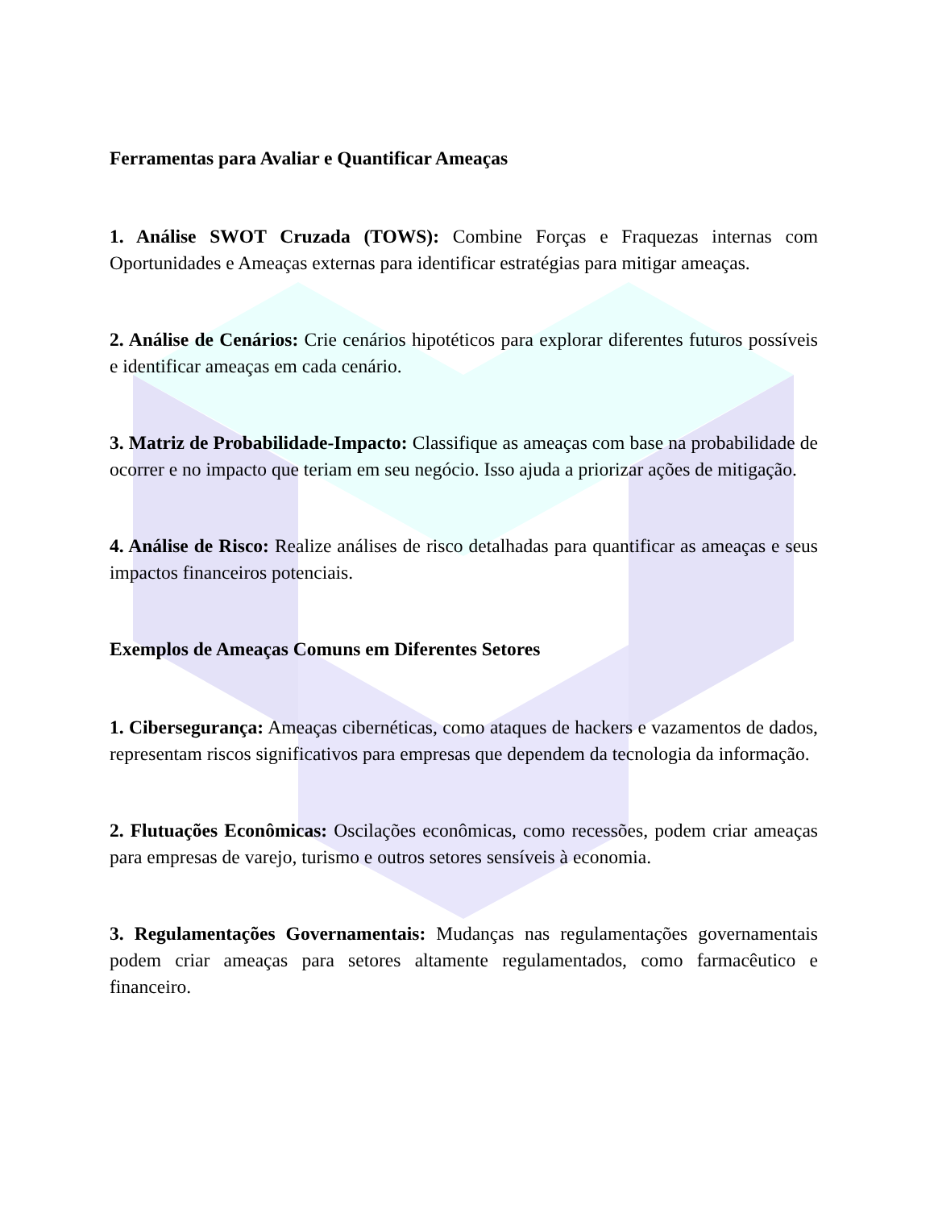Ferramentas para Avaliar e Quantificar Ameaças
1. Análise SWOT Cruzada (TOWS): Combine Forças e Fraquezas internas com Oportunidades e Ameaças externas para identificar estratégias para mitigar ameaças.
2. Análise de Cenários: Crie cenários hipotéticos para explorar diferentes futuros possíveis e identificar ameaças em cada cenário.
3. Matriz de Probabilidade-Impacto: Classifique as ameaças com base na probabilidade de ocorrer e no impacto que teriam em seu negócio. Isso ajuda a priorizar ações de mitigação.
4. Análise de Risco: Realize análises de risco detalhadas para quantificar as ameaças e seus impactos financeiros potenciais.
Exemplos de Ameaças Comuns em Diferentes Setores
1. Cibersegurança: Ameaças cibernéticas, como ataques de hackers e vazamentos de dados, representam riscos significativos para empresas que dependem da tecnologia da informação.
2. Flutuações Econômicas: Oscilações econômicas, como recessões, podem criar ameaças para empresas de varejo, turismo e outros setores sensíveis à economia.
3. Regulamentações Governamentais: Mudanças nas regulamentações governamentais podem criar ameaças para setores altamente regulamentados, como farmacêutico e financeiro.